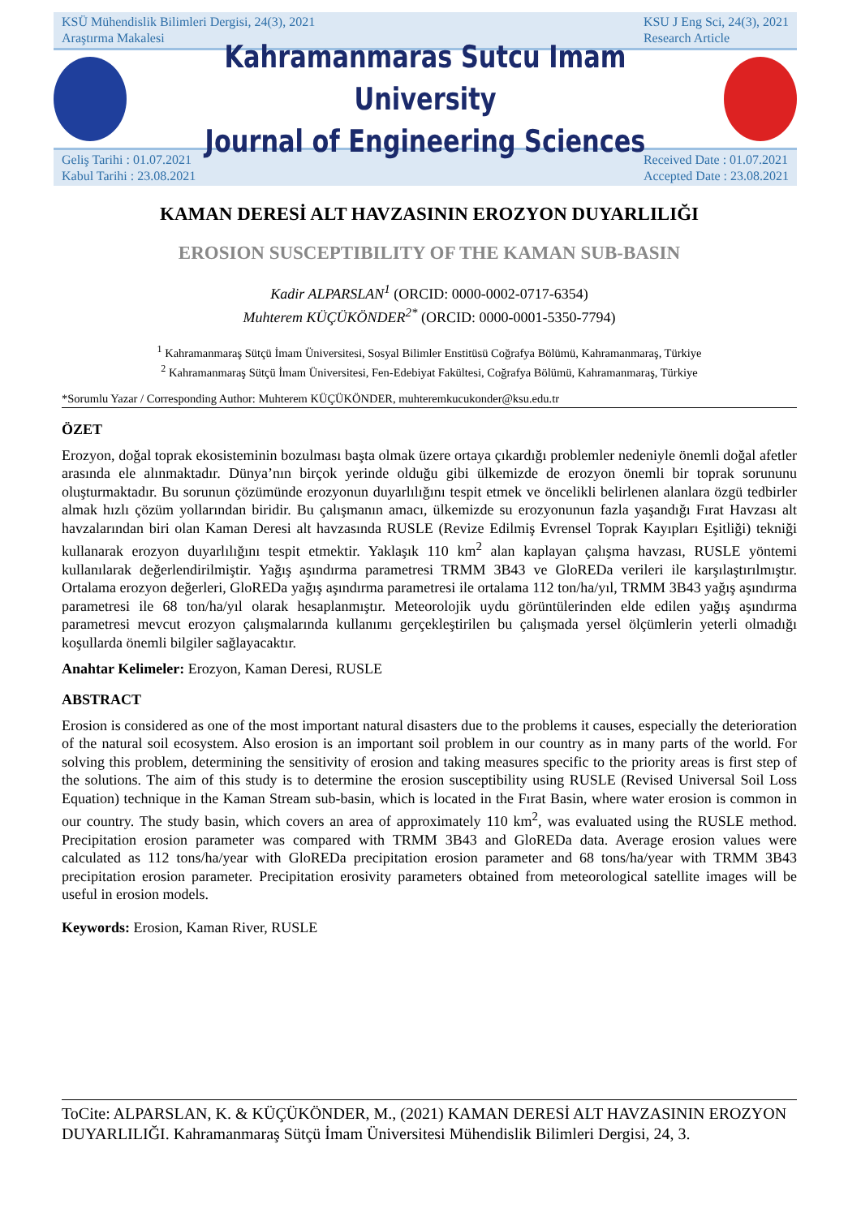KSÜ Mühendislik Bilimleri Dergisi, 24(3), 2021
Araştırma Makalesi KSU J Eng Sci, 24(3), 2021
Research Article
Kahramanmaras Sutcu Imam University
Journal of Engineering Sciences
Geliş Tarihi : 01.07.2021
Kabul Tarihi : 23.08.2021 Received Date : 01.07.2021
Accepted Date : 23.08.2021
KAMAN DERESİ ALT HAVZASININ EROZYON DUYARLILIĞI
EROSION SUSCEPTIBILITY OF THE KAMAN SUB-BASIN
Kadir ALPARSLAN<sup>1</sup> (ORCID: 0000-0002-0717-6354)
Muhterem KÜÇÜKÖNDER<sup>2*</sup> (ORCID: 0000-0001-5350-7794)
<sup>1</sup> Kahramanmaraş Sütçü İmam Üniversitesi, Sosyal Bilimler Enstitüsü Coğrafya Bölümü, Kahramanmaraş, Türkiye
<sup>2</sup> Kahramanmaraş Sütçü İmam Üniversitesi, Fen-Edebiyat Fakültesi, Coğrafya Bölümü, Kahramanmaraş, Türkiye
*Sorumlu Yazar / Corresponding Author: Muhterem KÜÇÜKÖNDER, muhteremkucukonder@ksu.edu.tr
ÖZET
Erozyon, doğal toprak ekosisteminin bozulması başta olmak üzere ortaya çıkardığı problemler nedeniyle önemli doğal afetler arasında ele alınmaktadır. Dünya’nın birçok yerinde olduğu gibi ülkemizde de erozyon önemli bir toprak sorununu oluşturmaktadır. Bu sorunun çözümünde erozyonun duyarlılığını tespit etmek ve öncelikli belirlenen alanlara özgü tedbirler almak hızlı çözüm yollarından biridir. Bu çalışmanın amacı, ülkemizde su erozyonunun fazla yaşandığı Fırat Havzası alt havzalarından biri olan Kaman Deresi alt havzasında RUSLE (Revize Edilmiş Evrensel Toprak Kayıpları Eşitliği) tekniği kullanarak erozyon duyarlılığını tespit etmektir. Yaklaşık 110 km<sup>2</sup> alan kaplayan çalışma havzası, RUSLE yöntemi kullanılarak değerlendirilmiştir. Yağış aşındırma parametresi TRMM 3B43 ve GloREDa verileri ile karşılaştırılmıştır. Ortalama erozyon değerleri, GloREDa yağış aşındırma parametresi ile ortalama 112 ton/ha/yıl, TRMM 3B43 yağış aşındırma parametresi ile 68 ton/ha/yıl olarak hesaplanmıştır. Meteorolojik uydu görüntülerinden elde edilen yağış aşındırma parametresi mevcut erozyon çalışmalarında kullanımı gerçekleştirilen bu çalışmada yersel ölçümlerin yeterli olmadığı koşullarda önemli bilgiler sağlayacaktır.
Anahtar Kelimeler: Erozyon, Kaman Deresi, RUSLE
ABSTRACT
Erosion is considered as one of the most important natural disasters due to the problems it causes, especially the deterioration of the natural soil ecosystem. Also erosion is an important soil problem in our country as in many parts of the world. For solving this problem, determining the sensitivity of erosion and taking measures specific to the priority areas is first step of the solutions. The aim of this study is to determine the erosion susceptibility using RUSLE (Revised Universal Soil Loss Equation) technique in the Kaman Stream sub-basin, which is located in the Fırat Basin, where water erosion is common in our country. The study basin, which covers an area of approximately 110 km<sup>2</sup>, was evaluated using the RUSLE method. Precipitation erosion parameter was compared with TRMM 3B43 and GloREDa data. Average erosion values were calculated as 112 tons/ha/year with GloREDa precipitation erosion parameter and 68 tons/ha/year with TRMM 3B43 precipitation erosion parameter. Precipitation erosivity parameters obtained from meteorological satellite images will be useful in erosion models.
Keywords: Erosion, Kaman River, RUSLE
ToCite: ALPARSLAN, K. & KÜÇÜKÖNDER, M., (2021) KAMAN DERESİ ALT HAVZASININ EROZYON DUYARLILIĞI. Kahramanmaraş Sütçü İmam Üniversitesi Mühendislik Bilimleri Dergisi, 24, 3.